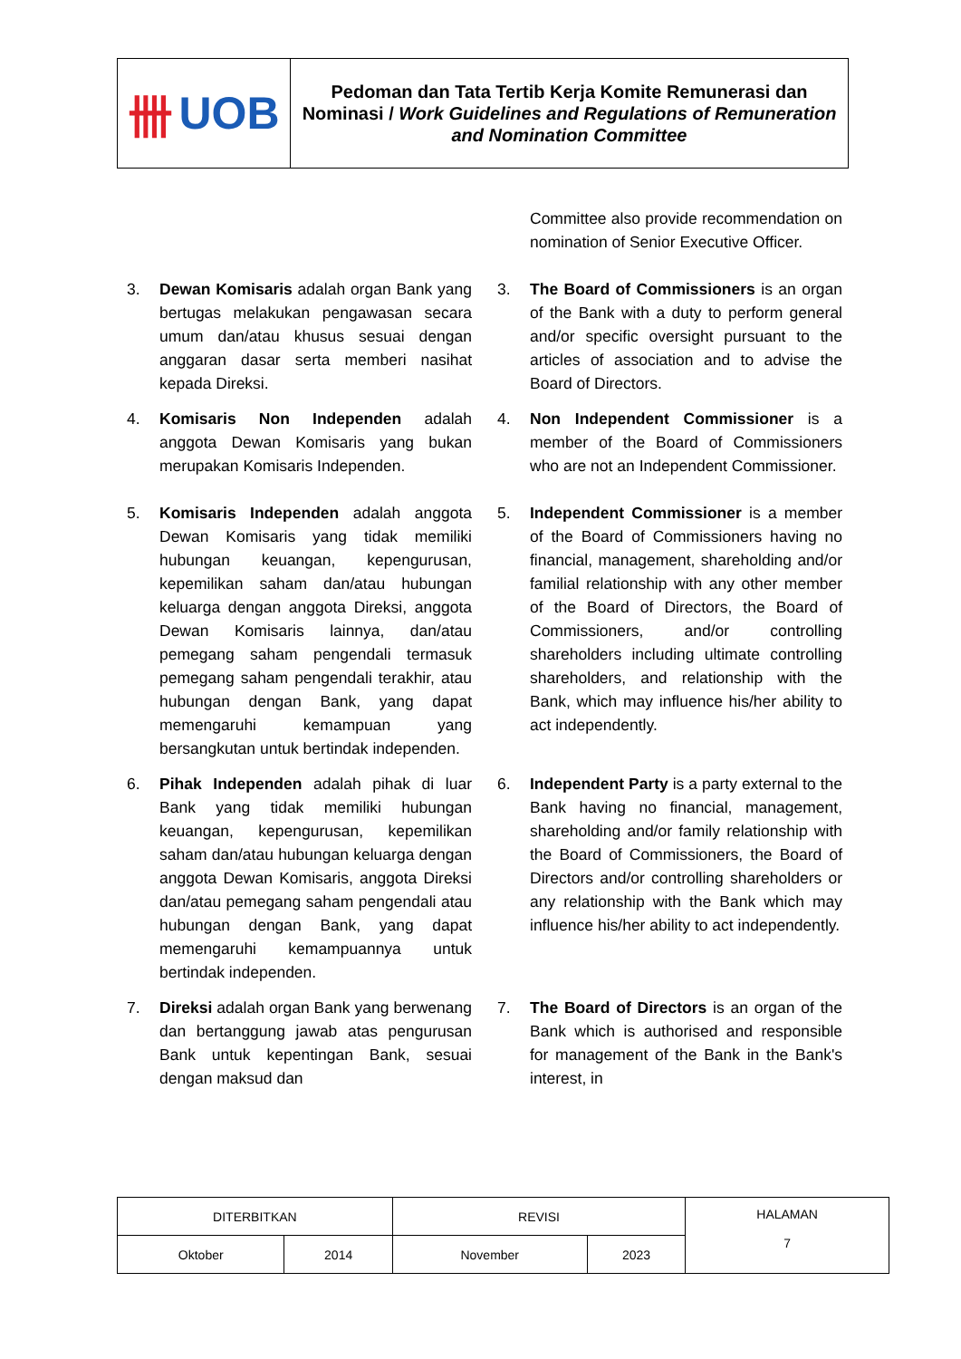卌 UOB
Pedoman dan Tata Tertib Kerja Komite Remunerasi dan Nominasi / Work Guidelines and Regulations of Remuneration and Nomination Committee
Committee also provide recommendation on nomination of Senior Executive Officer.
3. Dewan Komisaris adalah organ Bank yang bertugas melakukan pengawasan secara umum dan/atau khusus sesuai dengan anggaran dasar serta memberi nasihat kepada Direksi.
3. The Board of Commissioners is an organ of the Bank with a duty to perform general and/or specific oversight pursuant to the articles of association and to advise the Board of Directors.
4. Komisaris Non Independen adalah anggota Dewan Komisaris yang bukan merupakan Komisaris Independen.
4. Non Independent Commissioner is a member of the Board of Commissioners who are not an Independent Commissioner.
5. Komisaris Independen adalah anggota Dewan Komisaris yang tidak memiliki hubungan keuangan, kepengurusan, kepemilikan saham dan/atau hubungan keluarga dengan anggota Direksi, anggota Dewan Komisaris lainnya, dan/atau pemegang saham pengendali termasuk pemegang saham pengendali terakhir, atau hubungan dengan Bank, yang dapat memengaruhi kemampuan yang bersangkutan untuk bertindak independen.
5. Independent Commissioner is a member of the Board of Commissioners having no financial, management, shareholding and/or familial relationship with any other member of the Board of Directors, the Board of Commissioners, and/or controlling shareholders including ultimate controlling shareholders, and relationship with the Bank, which may influence his/her ability to act independently.
6. Pihak Independen adalah pihak di luar Bank yang tidak memiliki hubungan keuangan, kepengurusan, kepemilikan saham dan/atau hubungan keluarga dengan anggota Dewan Komisaris, anggota Direksi dan/atau pemegang saham pengendali atau hubungan dengan Bank, yang dapat memengaruhi kemampuannya untuk bertindak independen.
6. Independent Party is a party external to the Bank having no financial, management, shareholding and/or family relationship with the Board of Commissioners, the Board of Directors and/or controlling shareholders or any relationship with the Bank which may influence his/her ability to act independently.
7. Direksi adalah organ Bank yang berwenang dan bertanggung jawab atas pengurusan Bank untuk kepentingan Bank, sesuai dengan maksud dan
7. The Board of Directors is an organ of the Bank which is authorised and responsible for management of the Bank in the Bank's interest, in
| DITERBITKAN | | REVISI | | HALAMAN 7 |
| Oktober | 2014 | November | 2023 | |